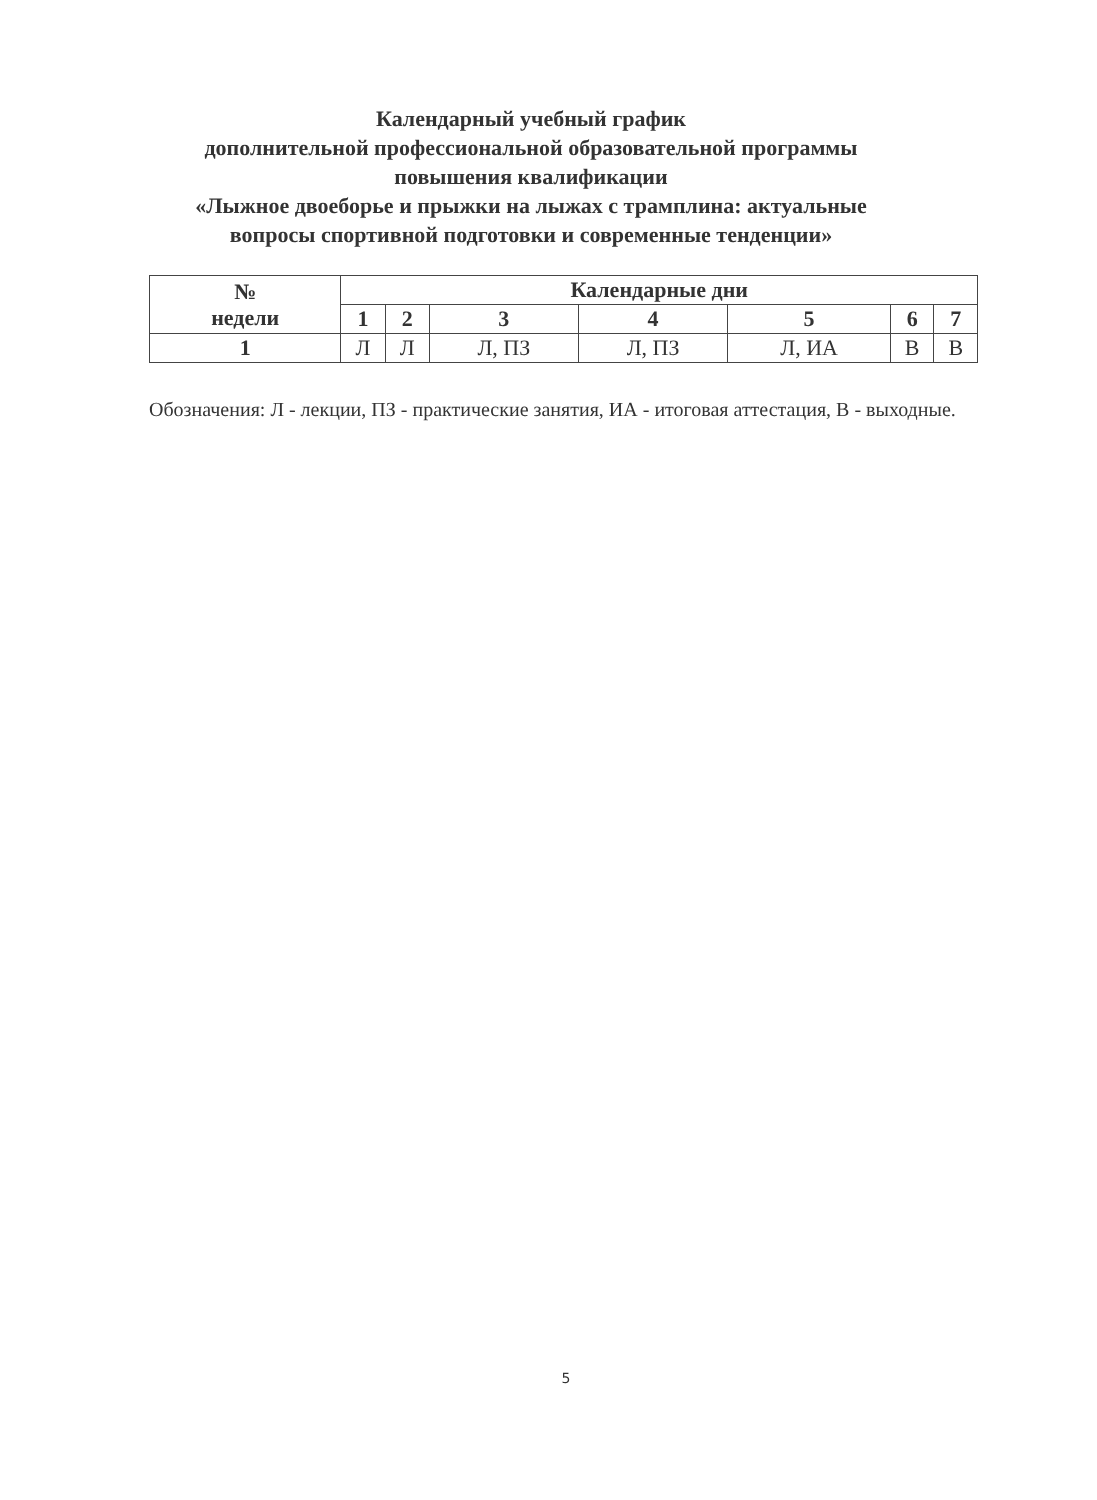Календарный учебный график
дополнительной профессиональной образовательной программы
повышения квалификации
«Лыжное двоеборье и прыжки на лыжах с трамплина: актуальные
вопросы спортивной подготовки и современные тенденции»
| № недели | Календарные дни | | | | | | |
| --- | --- | --- | --- | --- | --- | --- | --- |
| | 1 | 2 | 3 | 4 | 5 | 6 | 7 |
| 1 | Л | Л | Л, ПЗ | Л, ПЗ | Л, ИА | В | В |
Обозначения: Л - лекции, ПЗ - практические занятия, ИА - итоговая аттестация, В - выходные.
5